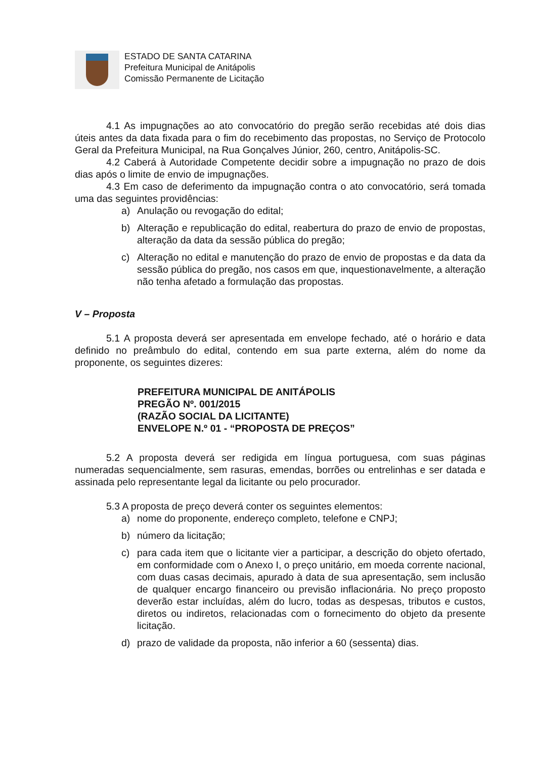ESTADO DE SANTA CATARINA
Prefeitura Municipal de Anitápolis
Comissão Permanente de Licitação
4.1 As impugnações ao ato convocatório do pregão serão recebidas até dois dias úteis antes da data fixada para o fim do recebimento das propostas, no Serviço de Protocolo Geral da Prefeitura Municipal, na Rua Gonçalves Júnior, 260, centro, Anitápolis-SC.
4.2 Caberá à Autoridade Competente decidir sobre a impugnação no prazo de dois dias após o limite de envio de impugnações.
4.3 Em caso de deferimento da impugnação contra o ato convocatório, será tomada uma das seguintes providências:
a) Anulação ou revogação do edital;
b) Alteração e republicação do edital, reabertura do prazo de envio de propostas, alteração da data da sessão pública do pregão;
c) Alteração no edital e manutenção do prazo de envio de propostas e da data da sessão pública do pregão, nos casos em que, inquestionavelmente, a alteração não tenha afetado a formulação das propostas.
V – Proposta
5.1 A proposta deverá ser apresentada em envelope fechado, até o horário e data definido no preâmbulo do edital, contendo em sua parte externa, além do nome da proponente, os seguintes dizeres:
PREFEITURA MUNICIPAL DE ANITÁPOLIS
PREGÃO Nº. 001/2015
(RAZÃO SOCIAL DA LICITANTE)
ENVELOPE N.º 01 - “PROPOSTA DE PREÇOS”
5.2 A proposta deverá ser redigida em língua portuguesa, com suas páginas numeradas sequencialmente, sem rasuras, emendas, borrões ou entrelinhas e ser datada e assinada pelo representante legal da licitante ou pelo procurador.
5.3 A proposta de preço deverá conter os seguintes elementos:
a) nome do proponente, endereço completo, telefone e CNPJ;
b) número da licitação;
c) para cada item que o licitante vier a participar, a descrição do objeto ofertado, em conformidade com o Anexo I, o preço unitário, em moeda corrente nacional, com duas casas decimais, apurado à data de sua apresentação, sem inclusão de qualquer encargo financeiro ou previsão inflacionária. No preço proposto deverão estar incluídas, além do lucro, todas as despesas, tributos e custos, diretos ou indiretos, relacionadas com o fornecimento do objeto da presente licitação.
d) prazo de validade da proposta, não inferior a 60 (sessenta) dias.